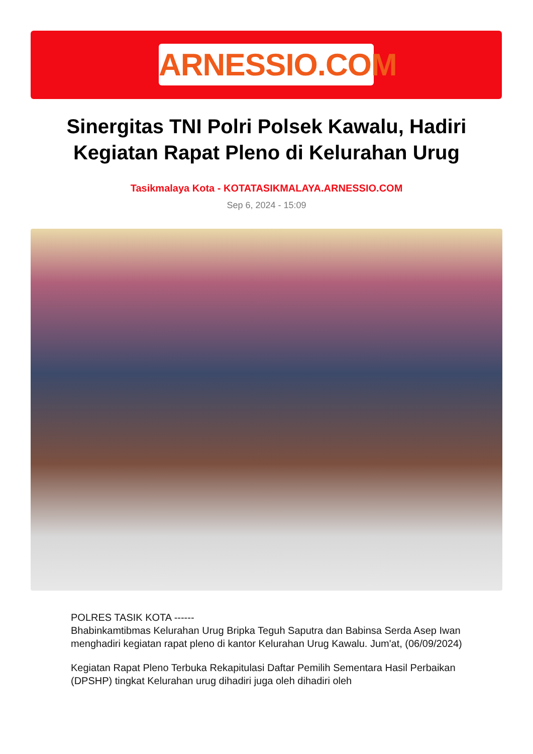ARNESSIO.COM
Sinergitas TNI Polri Polsek Kawalu, Hadiri Kegiatan Rapat Pleno di Kelurahan Urug
Tasikmalaya Kota - KOTATASIKMALAYA.ARNESSIO.COM
Sep 6, 2024 - 15:09
POLRES TASIK KOTA ------
Bhabinkamtibmas Kelurahan Urug Bripka Teguh Saputra dan Babinsa Serda Asep Iwan menghadiri kegiatan rapat pleno di kantor Kelurahan Urug Kawalu. Jum'at, (06/09/2024)
Kegiatan Rapat Pleno Terbuka Rekapitulasi Daftar Pemilih Sementara Hasil Perbaikan (DPSHP) tingkat Kelurahan urug dihadiri juga oleh dihadiri oleh